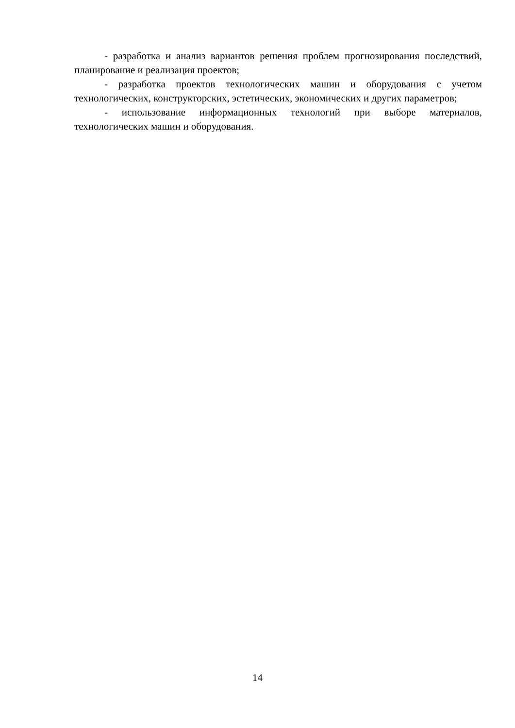- разработка и анализ вариантов решения проблем прогнозирования последствий, планирование и реализация проектов;
- разработка проектов технологических машин и оборудования с учетом технологических, конструкторских, эстетических, экономических и других параметров;
- использование информационных технологий при выборе материалов, технологических машин и оборудования.
14